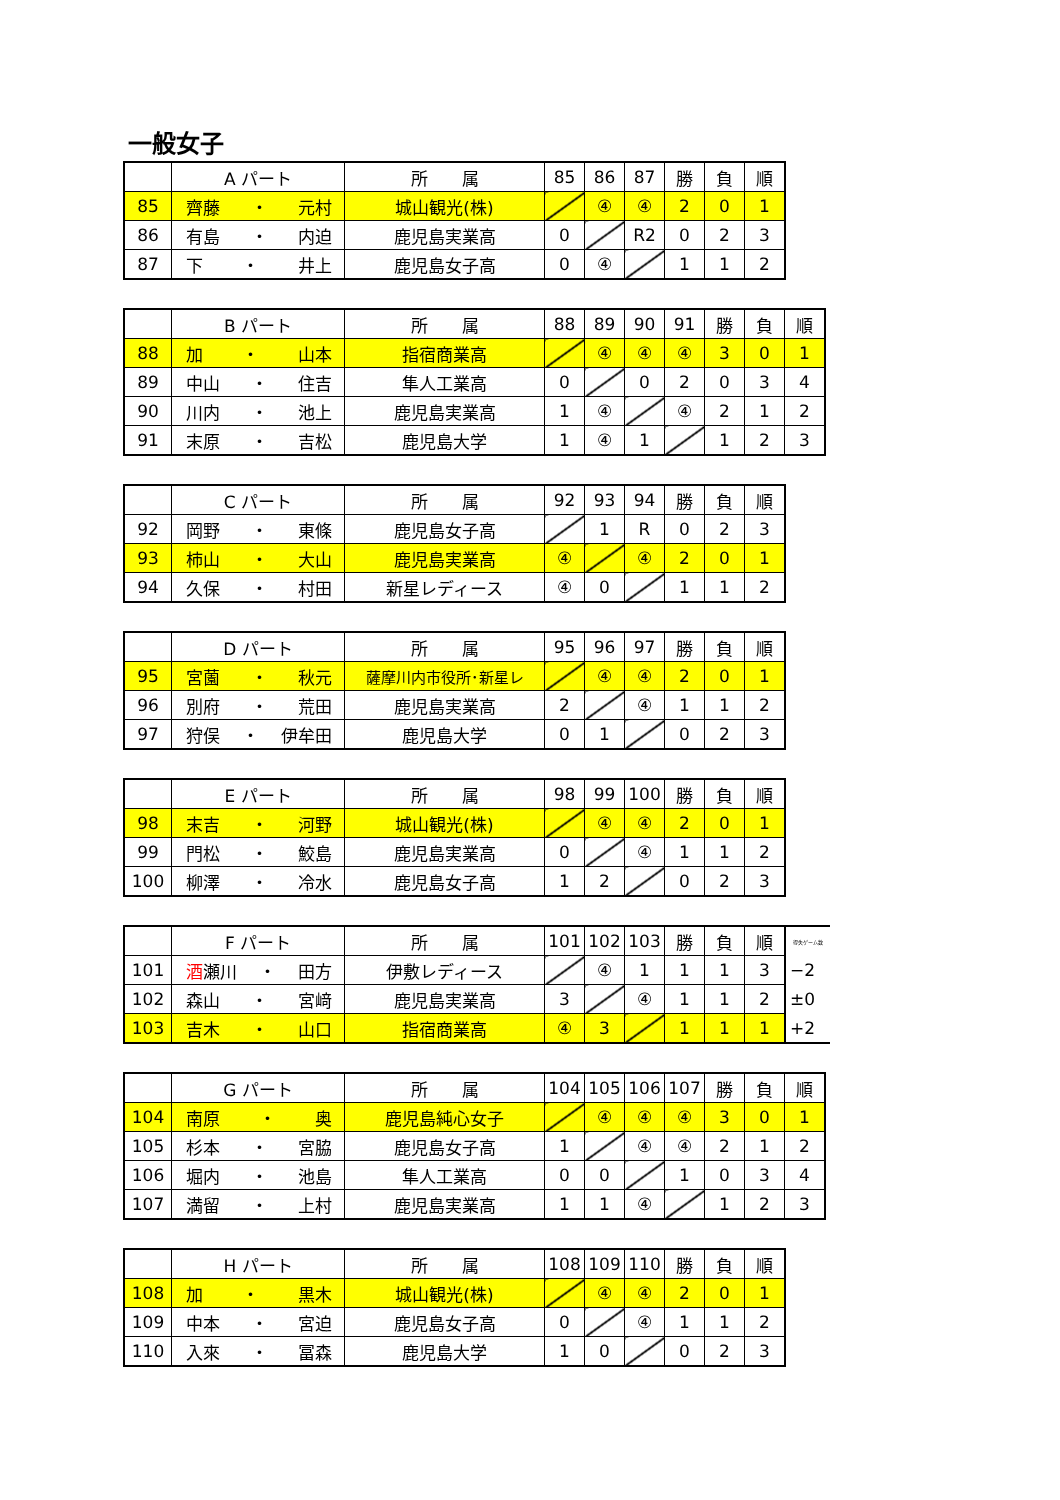一般女子
| | A パート | 所 属 | 85 | 86 | 87 | 勝 | 負 | 順 |
| --- | --- | --- | --- | --- | --- | --- | --- | --- |
| 85 | 齊藤 ・ 元村 | 城山観光(株) | | ④ | ④ | 2 | 0 | 1 |
| 86 | 有島 ・ 内迫 | 鹿児島実業高 | 0 | | R2 | 0 | 2 | 3 |
| 87 | 下 ・ 井上 | 鹿児島女子高 | 0 | ④ | | 1 | 1 | 2 |
| | B パート | 所 属 | 88 | 89 | 90 | 91 | 勝 | 負 | 順 |
| --- | --- | --- | --- | --- | --- | --- | --- | --- | --- |
| 88 | 加 ・ 山本 | 指宿商業高 | | ④ | ④ | ④ | 3 | 0 | 1 |
| 89 | 中山 ・ 住吉 | 隼人工業高 | 0 | | 0 | 2 | 0 | 3 | 4 |
| 90 | 川内 ・ 池上 | 鹿児島実業高 | 1 | ④ | | ④ | 2 | 1 | 2 |
| 91 | 末原 ・ 吉松 | 鹿児島大学 | 1 | ④ | 1 | | 1 | 2 | 3 |
| | C パート | 所 属 | 92 | 93 | 94 | 勝 | 負 | 順 |
| --- | --- | --- | --- | --- | --- | --- | --- | --- |
| 92 | 岡野 ・ 東條 | 鹿児島女子高 | | 1 | R | 0 | 2 | 3 |
| 93 | 柿山 ・ 大山 | 鹿児島実業高 | ④ | | ④ | 2 | 0 | 1 |
| 94 | 久保 ・ 村田 | 新星レディース | ④ | 0 | | 1 | 1 | 2 |
| | D パート | 所 属 | 95 | 96 | 97 | 勝 | 負 | 順 |
| --- | --- | --- | --- | --- | --- | --- | --- | --- |
| 95 | 宮薗 ・ 秋元 | 薩摩川内市役所･新星レ | | ④ | ④ | 2 | 0 | 1 |
| 96 | 別府 ・ 荒田 | 鹿児島実業高 | 2 | | ④ | 1 | 1 | 2 |
| 97 | 狩俣 ・ 伊牟田 | 鹿児島大学 | 0 | 1 | | 0 | 2 | 3 |
| | E パート | 所 属 | 98 | 99 | 100 | 勝 | 負 | 順 |
| --- | --- | --- | --- | --- | --- | --- | --- | --- |
| 98 | 末吉 ・ 河野 | 城山観光(株) | | ④ | ④ | 2 | 0 | 1 |
| 99 | 門松 ・ 鮫島 | 鹿児島実業高 | 0 | | ④ | 1 | 1 | 2 |
| 100 | 柳澤 ・ 冷水 | 鹿児島女子高 | 1 | 2 | | 0 | 2 | 3 |
| | F パート | 所 属 | 101 | 102 | 103 | 勝 | 負 | 順 | 得失ゲーム数 |
| --- | --- | --- | --- | --- | --- | --- | --- | --- | --- |
| 101 | 酒 瀬川 ・ 田方 | 伊敷レディース | | ④ | 1 | 1 | 1 | 3 | −2 |
| 102 | 森山 ・ 宮﨑 | 鹿児島実業高 | 3 | | ④ | 1 | 1 | 2 | ±0 |
| 103 | 吉木 ・ 山口 | 指宿商業高 | ④ | 3 | | 1 | 1 | 1 | +2 |
| | G パート | 所 属 | 104 | 105 | 106 | 107 | 勝 | 負 | 順 |
| --- | --- | --- | --- | --- | --- | --- | --- | --- | --- |
| 104 | 南原 ・ 奥 | 鹿児島純心女子 | | ④ | ④ | ④ | 3 | 0 | 1 |
| 105 | 杉本 ・ 宮脇 | 鹿児島女子高 | 1 | | ④ | ④ | 2 | 1 | 2 |
| 106 | 堀内 ・ 池島 | 隼人工業高 | 0 | 0 | | 1 | 0 | 3 | 4 |
| 107 | 満留 ・ 上村 | 鹿児島実業高 | 1 | 1 | ④ | | 1 | 2 | 3 |
| | H パート | 所 属 | 108 | 109 | 110 | 勝 | 負 | 順 |
| --- | --- | --- | --- | --- | --- | --- | --- | --- |
| 108 | 加 ・ 黒木 | 城山観光(株) | | ④ | ④ | 2 | 0 | 1 |
| 109 | 中本 ・ 宮迫 | 鹿児島女子高 | 0 | | ④ | 1 | 1 | 2 |
| 110 | 入來 ・ 冨森 | 鹿児島大学 | 1 | 0 | | 0 | 2 | 3 |